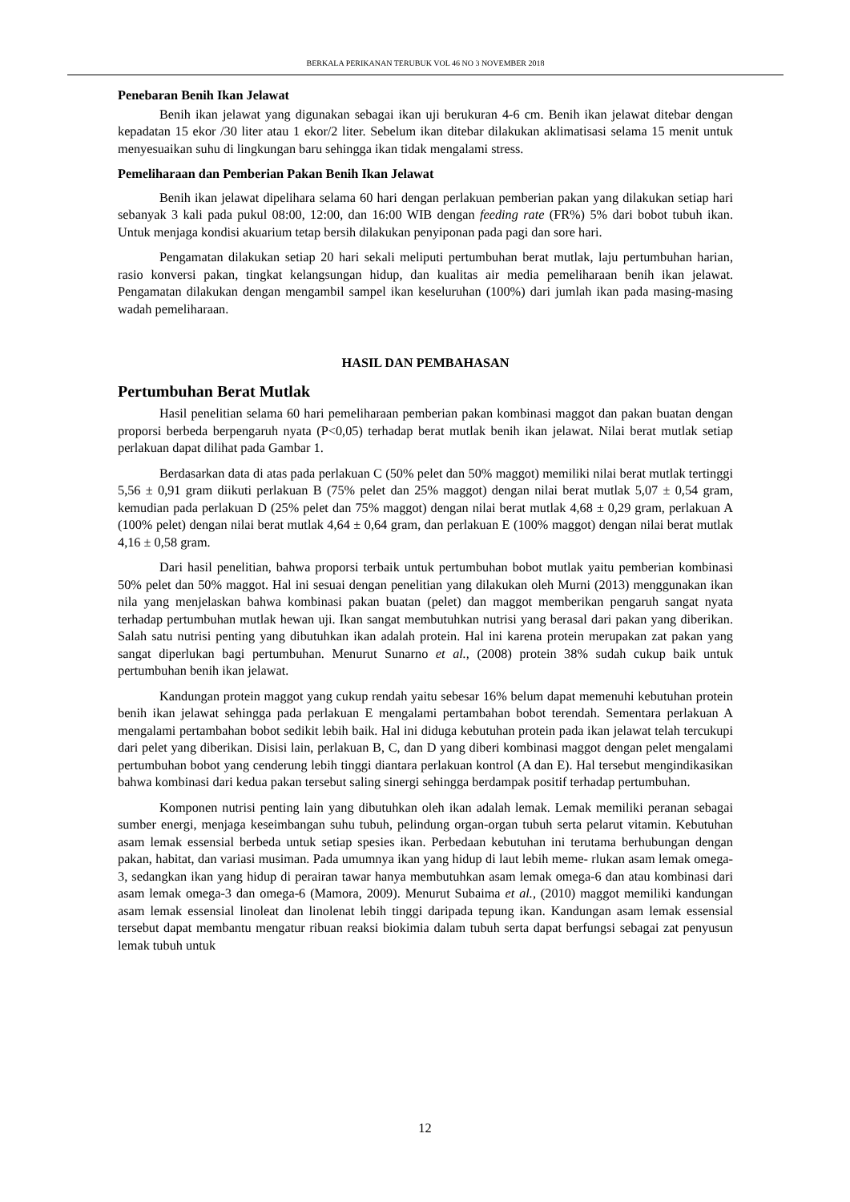BERKALA PERIKANAN TERUBUK VOL 46 NO 3 NOVEMBER 2018
Penebaran Benih Ikan Jelawat
Benih ikan jelawat yang digunakan sebagai ikan uji berukuran 4-6 cm. Benih ikan jelawat ditebar dengan kepadatan 15 ekor /30 liter atau 1 ekor/2 liter. Sebelum ikan ditebar dilakukan aklimatisasi selama 15 menit untuk menyesuaikan suhu di lingkungan baru sehingga ikan tidak mengalami stress.
Pemeliharaan dan Pemberian Pakan Benih Ikan Jelawat
Benih ikan jelawat dipelihara selama 60 hari dengan perlakuan pemberian pakan yang dilakukan setiap hari sebanyak 3 kali pada pukul 08:00, 12:00, dan 16:00 WIB dengan feeding rate (FR%) 5% dari bobot tubuh ikan. Untuk menjaga kondisi akuarium tetap bersih dilakukan penyiponan pada pagi dan sore hari.
Pengamatan dilakukan setiap 20 hari sekali meliputi pertumbuhan berat mutlak, laju pertumbuhan harian, rasio konversi pakan, tingkat kelangsungan hidup, dan kualitas air media pemeliharaan benih ikan jelawat. Pengamatan dilakukan dengan mengambil sampel ikan keseluruhan (100%) dari jumlah ikan pada masing-masing wadah pemeliharaan.
HASIL DAN PEMBAHASAN
Pertumbuhan Berat Mutlak
Hasil penelitian selama 60 hari pemeliharaan pemberian pakan kombinasi maggot dan pakan buatan dengan proporsi berbeda berpengaruh nyata (P<0,05) terhadap berat mutlak benih ikan jelawat. Nilai berat mutlak setiap perlakuan dapat dilihat pada Gambar 1.
Berdasarkan data di atas pada perlakuan C (50% pelet dan 50% maggot) memiliki nilai berat mutlak tertinggi 5,56 ± 0,91 gram diikuti perlakuan B (75% pelet dan 25% maggot) dengan nilai berat mutlak 5,07 ± 0,54 gram, kemudian pada perlakuan D (25% pelet dan 75% maggot) dengan nilai berat mutlak 4,68 ± 0,29 gram, perlakuan A (100% pelet) dengan nilai berat mutlak 4,64 ± 0,64 gram, dan perlakuan E (100% maggot) dengan nilai berat mutlak 4,16 ± 0,58 gram.
Dari hasil penelitian, bahwa proporsi terbaik untuk pertumbuhan bobot mutlak yaitu pemberian kombinasi 50% pelet dan 50% maggot. Hal ini sesuai dengan penelitian yang dilakukan oleh Murni (2013) menggunakan ikan nila yang menjelaskan bahwa kombinasi pakan buatan (pelet) dan maggot memberikan pengaruh sangat nyata terhadap pertumbuhan mutlak hewan uji. Ikan sangat membutuhkan nutrisi yang berasal dari pakan yang diberikan. Salah satu nutrisi penting yang dibutuhkan ikan adalah protein. Hal ini karena protein merupakan zat pakan yang sangat diperlukan bagi pertumbuhan. Menurut Sunarno et al., (2008) protein 38% sudah cukup baik untuk pertumbuhan benih ikan jelawat.
Kandungan protein maggot yang cukup rendah yaitu sebesar 16% belum dapat memenuhi kebutuhan protein benih ikan jelawat sehingga pada perlakuan E mengalami pertambahan bobot terendah. Sementara perlakuan A mengalami pertambahan bobot sedikit lebih baik. Hal ini diduga kebutuhan protein pada ikan jelawat telah tercukupi dari pelet yang diberikan. Disisi lain, perlakuan B, C, dan D yang diberi kombinasi maggot dengan pelet mengalami pertumbuhan bobot yang cenderung lebih tinggi diantara perlakuan kontrol (A dan E). Hal tersebut mengindikasikan bahwa kombinasi dari kedua pakan tersebut saling sinergi sehingga berdampak positif terhadap pertumbuhan.
Komponen nutrisi penting lain yang dibutuhkan oleh ikan adalah lemak. Lemak memiliki peranan sebagai sumber energi, menjaga keseimbangan suhu tubuh, pelindung organ-organ tubuh serta pelarut vitamin. Kebutuhan asam lemak essensial berbeda untuk setiap spesies ikan. Perbedaan kebutuhan ini terutama berhubungan dengan pakan, habitat, dan variasi musiman. Pada umumnya ikan yang hidup di laut lebih meme- rlukan asam lemak omega-3, sedangkan ikan yang hidup di perairan tawar hanya membutuhkan asam lemak omega-6 dan atau kombinasi dari asam lemak omega-3 dan omega-6 (Mamora, 2009). Menurut Subaima et al., (2010) maggot memiliki kandungan asam lemak essensial linoleat dan linolenat lebih tinggi daripada tepung ikan. Kandungan asam lemak essensial tersebut dapat membantu mengatur ribuan reaksi biokimia dalam tubuh serta dapat berfungsi sebagai zat penyusun lemak tubuh untuk
12